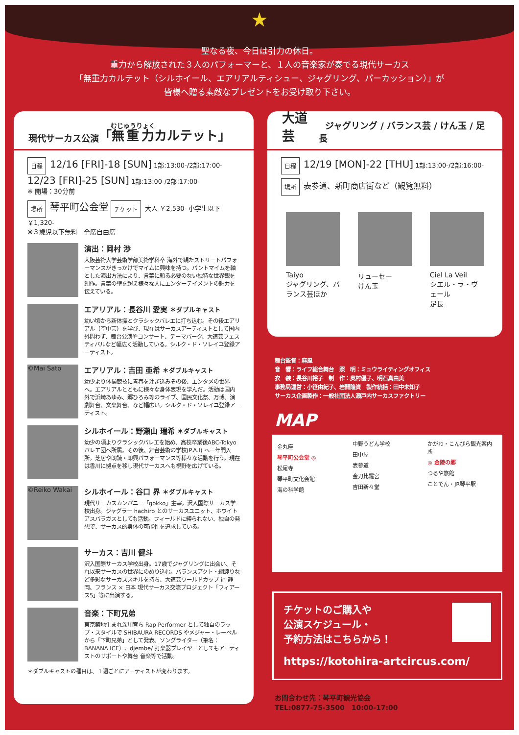★
聖なる夜、今日は引力の休日。
重力から解放された３人のパフォーマーと、１人の音楽家が奏でる現代サーカス
「無重力カルテット（シルホイール、エアリアルティシュー、ジャグリング、パーカッション）」が
皆様へ贈る素敵なプレゼントをお受け取り下さい。
現代サーカス公演 「無重力カルテット」
日程 12/16 [FRI]-18 [SUN] 1部:13:00-/2部:17:00-
12/23 [FRI]-25 [SUN] 1部:13:00-/2部:17:00-
※ 開場：30分前
場所 琴平町公会堂 チケット 大人 ￥2,530- 小学生以下 ￥1,320-
※３歳児以下無料　全席自由席
演出：岡村 渉
大阪芸術大学芸術学部美術学科卒 海外で観たストリートパフォーマンスがきっかけでマイムに興味を持つ。パントマイムを軸とした演出方法により、言葉に頼る必要のない独特な世界観を創作。言葉の壁を超え様々な人にエンターテイメントの魅力を伝えている。
エアリアル：長谷川 愛実 ＊ダブルキャスト
幼い頃から新体操とクラシックバレエに打ち込む。その後エアリアル（空中芸）を学び、現在はサーカスアーティストとして国内外問わず、舞台公演やコンサート、テーマパーク、大道芸フェスティバルなど幅広く活動している。シルク・ド・ソレイユ登録アーティスト。
©Mai Sato
エアリアル：吉田 亜希 ＊ダブルキャスト
幼少より体操競技に青春を注ぎ込みその後、エンタメの世界へ。エアリアルとともに様々な身体表現を学んだ。活動は国内外で浜崎あゆみ、郷ひろみ等のライブ、国民文化祭、万博、演劇舞台、文楽舞台、など幅広い。シルク・ド・ソレイユ登録アーティスト。
シルホイール：野瀬山 瑞希 ＊ダブルキャスト
幼少の頃よりクラシックバレエを始め、高校卒業後ABC-Tokyo バレエ団へ所属。その後、舞台芸術の学校(P.A.I) へ一年間入所。芝居や朗読・即興パフォーマンス等様々な活動を行う。現在は香川に拠点を移し現代サーカスへも視野を広げている。
©Reiko Wakai
シルホイール：谷口 界 ＊ダブルキャスト
現代サーカスカンパニー「gokko」主宰。沢入国際サーカス学校出身。ジャグラー hachiro とのサーカスユニット、ホワイトアスパラガスとしても活動。フィールドに縛られない、独自の発想で、サーカス的身体の可能性を追求している。
サーカス：吉川 健斗
沢入国際サーカス学校出身。17歳でジャグリングに出会い、それ以来サーカスの世界にのめり込む。バランスアクト・綱渡りなど多彩なサーカススキルを持ち、大道芸ワールドカップ in 静岡、フランス × 日本 現代サーカス交流プロジェクト「フィアース5」等に出演する。
音楽：下町兄弟
東京築地生まれ深川育ち Rap Performer として独自のラップ・スタイルで SHIBAURA RECORDS やメジャー・レーベルから「下町兄弟」として発表。ソングライター（筆名：BANANA ICE）、djembe/ 打楽器プレイヤーとしてもアーティストのサポートや舞台 音楽等で活動。
＊ダブルキャストの種目は、１週ごとにアーティストが変わります。
大道芸 ジャグリング / バランス芸 / けん玉 / 足長
日程 12/19 [MON]-22 [THU] 1部:13:00-/2部:16:00-
場所 表参道、新町商店街など（観覧無料）
Taiyo
ジャグリング、バランス芸ほか
リューセー
けん玉
Ciel La Veil
シエル・ラ・ヴェール
足長
舞台監督：麻風
音　響：ライフ総合舞台　照　明：ミュウライティングオフィス
衣　装：長谷川裕子　制　作：奥村優子、明石真由美
事務局運営：小笹由紀子、岩間隆資　製作統括：田中未知子
サーカス企画製作：一般社団法人瀬戸内サーカスファクトリー
MAP
金丸座
琴平町公会堂 ◎
松尾寺
琴平町文化会館
海の科学館
中野うどん学校
田中屋
表参道
金刀比羅宮
吉田新々堂
かがわ・こんぴら観光案内所
◎ 金陵の郷
つるや旅館
ことでん・JR琴平駅
チケットのご購入や
公演スケジュール・
予約方法はこちらから！
https://kotohira-artcircus.com/
お問合わせ先：琴平町観光協会
TEL:0877-75-3500　10:00-17:00